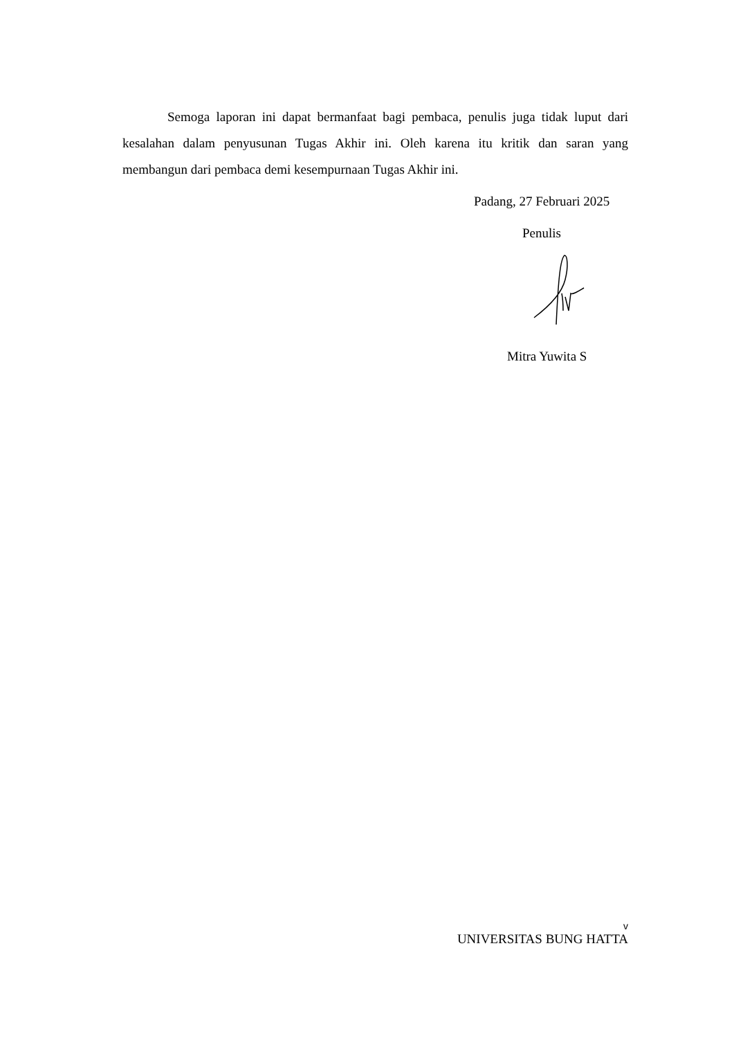Semoga laporan ini dapat bermanfaat bagi pembaca, penulis juga tidak luput dari kesalahan dalam penyusunan Tugas Akhir ini. Oleh karena itu kritik dan saran yang membangun dari pembaca demi kesempurnaan Tugas Akhir ini.
Padang, 27 Februari 2025
Penulis
Mitra Yuwita S
v
UNIVERSITAS BUNG HATTA